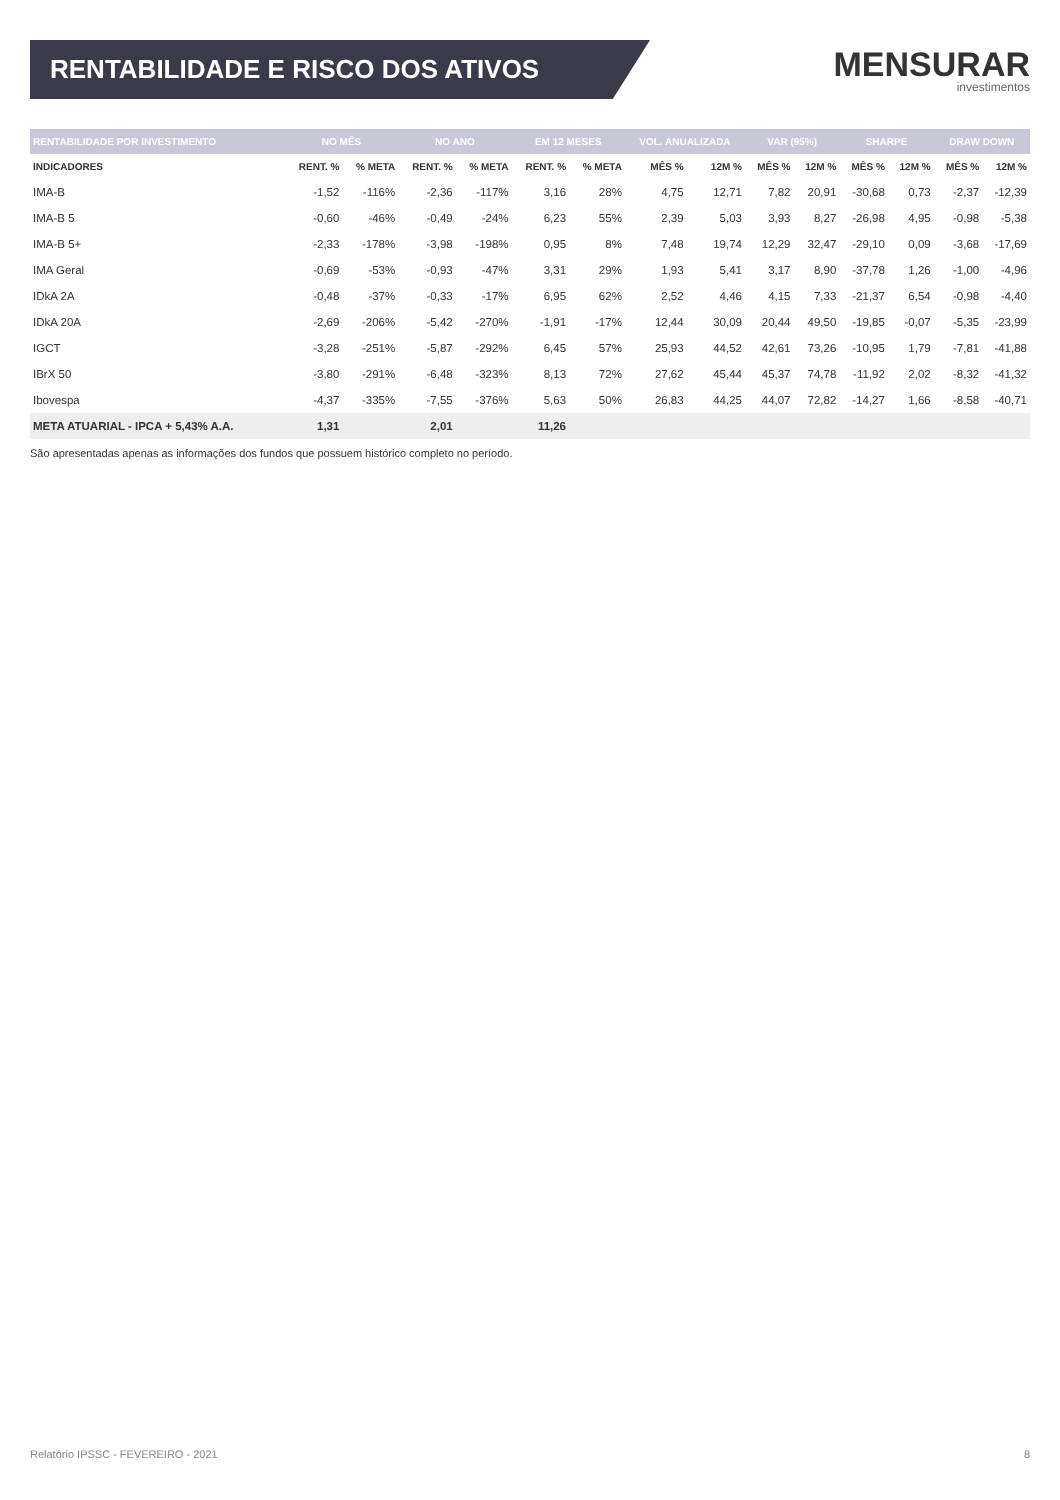RENTABILIDADE E RISCO DOS ATIVOS
MENSURAR
investimentos
| RENTABILIDADE POR INVESTIMENTO | NO MÊS | | NO ANO | | EM 12 MESES | | VOL. ANUALIZADA | | VAR (95%) | | SHARPE | | DRAW DOWN | |
| --- | --- | --- | --- | --- | --- | --- | --- | --- | --- | --- | --- | --- | --- | --- |
| INDICADORES | RENT. % | % META | RENT. % | % META | RENT. % | % META | MÊS % | 12M % | MÊS % | 12M % | MÊS % | 12M % | MÊS % | 12M % |
| IMA-B | -1,52 | -116% | -2,36 | -117% | 3,16 | 28% | 4,75 | 12,71 | 7,82 | 20,91 | -30,68 | 0,73 | -2,37 | -12,39 |
| IMA-B 5 | -0,60 | -46% | -0,49 | -24% | 6,23 | 55% | 2,39 | 5,03 | 3,93 | 8,27 | -26,98 | 4,95 | -0,98 | -5,38 |
| IMA-B 5+ | -2,33 | -178% | -3,98 | -198% | 0,95 | 8% | 7,48 | 19,74 | 12,29 | 32,47 | -29,10 | 0,09 | -3,68 | -17,69 |
| IMA Geral | -0,69 | -53% | -0,93 | -47% | 3,31 | 29% | 1,93 | 5,41 | 3,17 | 8,90 | -37,78 | 1,26 | -1,00 | -4,96 |
| IDkA 2A | -0,48 | -37% | -0,33 | -17% | 6,95 | 62% | 2,52 | 4,46 | 4,15 | 7,33 | -21,37 | 6,54 | -0,98 | -4,40 |
| IDkA 20A | -2,69 | -206% | -5,42 | -270% | -1,91 | -17% | 12,44 | 30,09 | 20,44 | 49,50 | -19,85 | -0,07 | -5,35 | -23,99 |
| IGCT | -3,28 | -251% | -5,87 | -292% | 6,45 | 57% | 25,93 | 44,52 | 42,61 | 73,26 | -10,95 | 1,79 | -7,81 | -41,88 |
| IBrX 50 | -3,80 | -291% | -6,48 | -323% | 8,13 | 72% | 27,62 | 45,44 | 45,37 | 74,78 | -11,92 | 2,02 | -8,32 | -41,32 |
| Ibovespa | -4,37 | -335% | -7,55 | -376% | 5,63 | 50% | 26,83 | 44,25 | 44,07 | 72,82 | -14,27 | 1,66 | -8,58 | -40,71 |
| META ATUARIAL - IPCA + 5,43% A.A. | 1,31 | | 2,01 | | 11,26 | | | | | | | | | |
São apresentadas apenas as informações dos fundos que possuem histórico completo no período.
Relatório IPSSC - FEVEREIRO - 2021 8